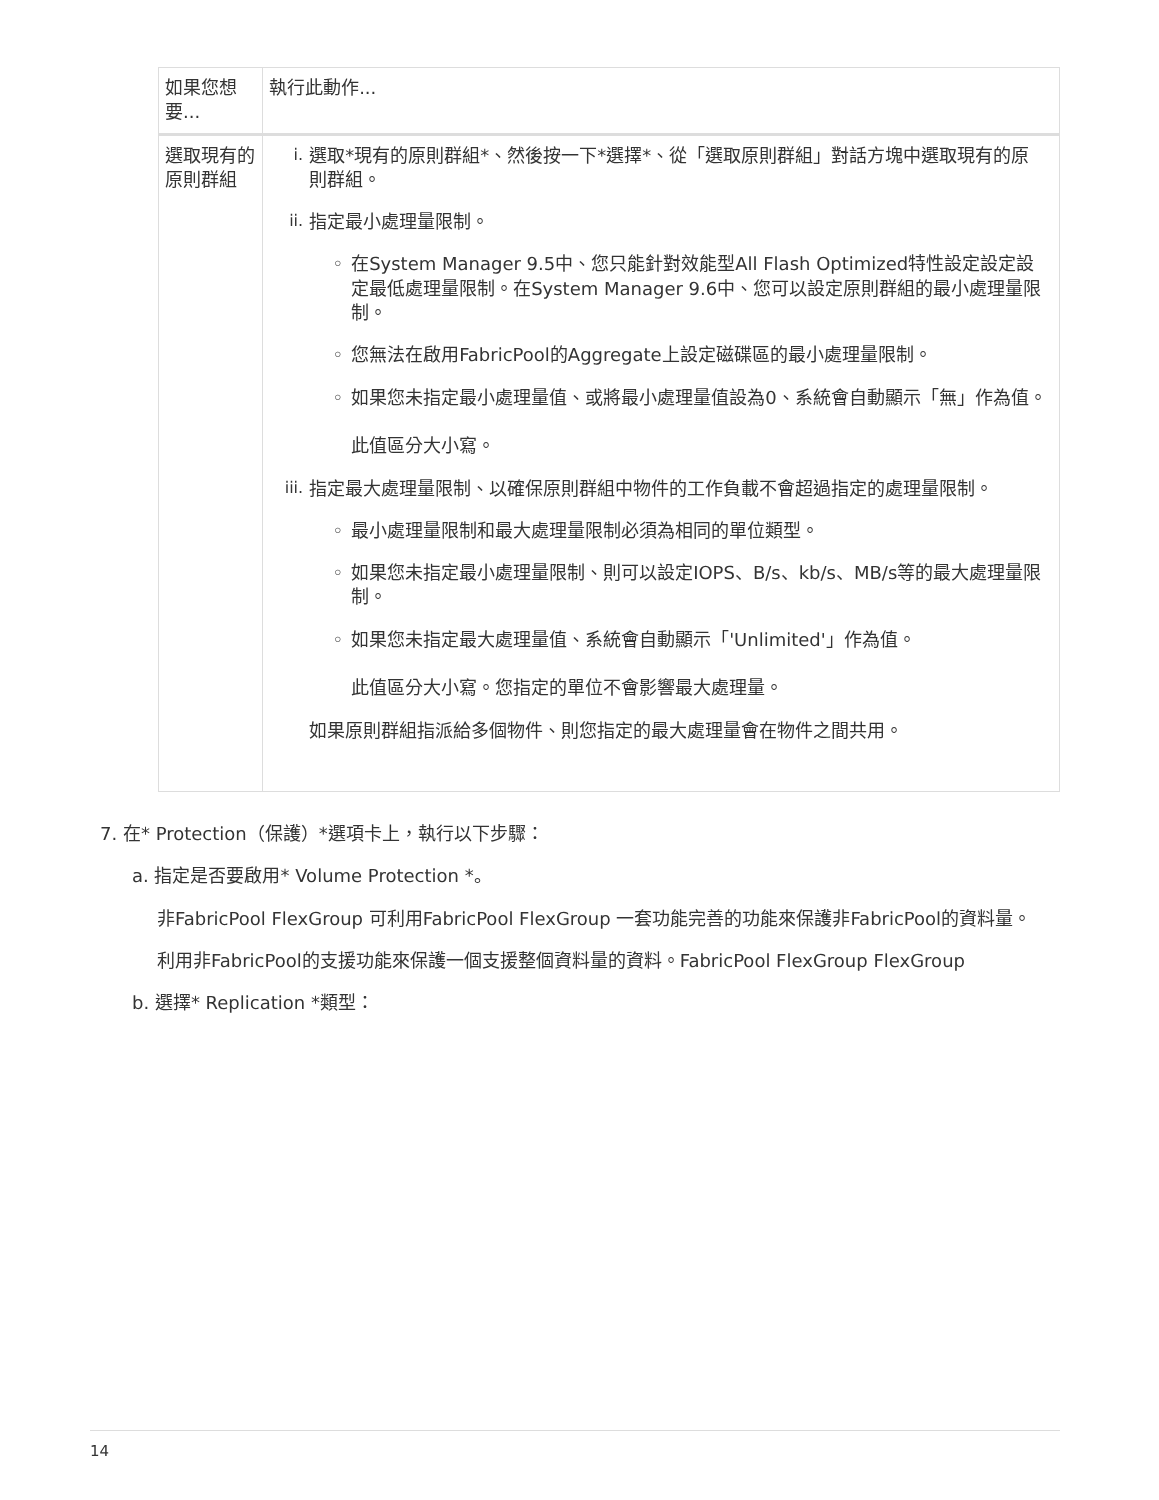| 如果您想要... | 執行此動作... |
| --- | --- |
| 選取現有的原則群組 | i. 選取*現有的原則群組*、然後按一下*選擇*、從「選取原則群組」對話方塊中選取現有的原則群組。 ii. 指定最小處理量限制。 ◦ 在System Manager 9.5中、您只能針對效能型All Flash Optimized特性設定設定設定最低處理量限制。在System Manager 9.6中、您可以設定原則群組的最小處理量限制。 ◦ 您無法在啟用FabricPool的Aggregate上設定磁碟區的最小處理量限制。 ◦ 如果您未指定最小處理量值、或將最小處理量值設為0、系統會自動顯示「無」作為值。 此值區分大小寫。 iii. 指定最大處理量限制、以確保原則群組中物件的工作負載不會超過指定的處理量限制。 ◦ 最小處理量限制和最大處理量限制必須為相同的單位類型。 ◦ 如果您未指定最小處理量限制、則可以設定IOPS、B/s、kb/s、MB/s等的最大處理量限制。 ◦ 如果您未指定最大處理量值、系統會自動顯示「'Unlimited'」作為值。 此值區分大小寫。您指定的單位不會影響最大處理量。 如果原則群組指派給多個物件、則您指定的最大處理量會在物件之間共用。 |
7. 在* Protection（保護）*選項卡上，執行以下步驟：
a. 指定是否要啟用* Volume Protection *。
非FabricPool FlexGroup 可利用FabricPool FlexGroup 一套功能完善的功能來保護非FabricPool的資料量。
利用非FabricPool的支援功能來保護一個支援整個資料量的資料。FabricPool FlexGroup FlexGroup
b. 選擇* Replication *類型：
14